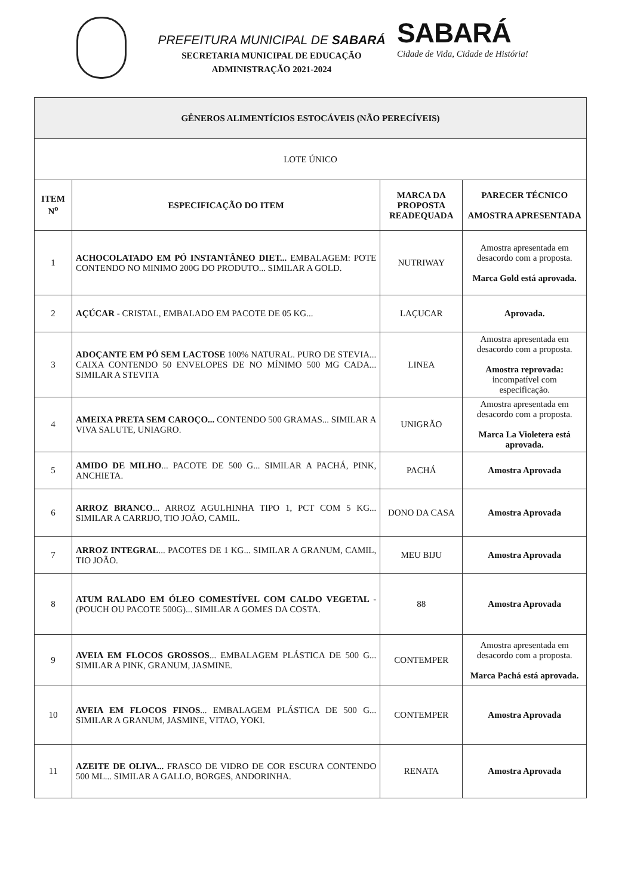PREFEITURA MUNICIPAL DE SABARÁ
SECRETARIA MUNICIPAL DE EDUCAÇÃO
ADMINISTRAÇÃO 2021-2024
SABARÁ
Cidade de Vida, Cidade de História!
| GÊNEROS ALIMENTÍCIOS ESTOCÁVEIS (NÃO PERECÍVEIS) | | | |
| --- | --- | --- | --- |
| LOTE ÚNICO | | | |
| ITEM N<sup>o</sup> | ESPECIFICAÇÃO DO ITEM | MARCA DA PROPOSTA READEQUADA | PARECER TÉCNICO AMOSTRA APRESENTADA |
| 1 | ACHOCOLATADO EM PÓ INSTANTÂNEO DIET... EMBALAGEM: POTE CONTENDO NO MINIMO 200G DO PRODUTO... SIMILAR A GOLD. | NUTRIWAY | Amostra apresentada em desacordo com a proposta. Marca Gold está aprovada. |
| 2 | AÇÚCAR - CRISTAL, EMBALADO EM PACOTE DE 05 KG... | LAÇUCAR | Aprovada. |
| 3 | ADOÇANTE EM PÓ SEM LACTOSE 100% NATURAL. PURO DE STEVIA... CAIXA CONTENDO 50 ENVELOPES DE NO MÍNIMO 500 MG CADA... SIMILAR A STEVITA | LINEA | Amostra apresentada em desacordo com a proposta. Amostra reprovada: incompatível com especificação. |
| 4 | AMEIXA PRETA SEM CAROÇO... CONTENDO 500 GRAMAS... SIMILAR A VIVA SALUTE, UNIAGRO. | UNIGRÃO | Amostra apresentada em desacordo com a proposta. Marca La Violetera está aprovada. |
| 5 | AMIDO DE MILHO ... PACOTE DE 500 G... SIMILAR A PACHÁ, PINK, ANCHIETA. | PACHÁ | Amostra Aprovada |
| 6 | ARROZ BRANCO ... ARROZ AGULHINHA TIPO 1, PCT COM 5 KG... SIMILAR A CARRIJO, TIO JOÃO, CAMIL. | DONO DA CASA | Amostra Aprovada |
| 7 | ARROZ INTEGRAL ... PACOTES DE 1 KG... SIMILAR A GRANUM, CAMIL, TIO JOÃO. | MEU BIJU | Amostra Aprovada |
| 8 | ATUM RALADO EM ÓLEO COMESTÍVEL COM CALDO VEGETAL - (POUCH OU PACOTE 500G)... SIMILAR A GOMES DA COSTA. | 88 | Amostra Aprovada |
| 9 | AVEIA EM FLOCOS GROSSOS ... EMBALAGEM PLÁSTICA DE 500 G... SIMILAR A PINK, GRANUM, JASMINE. | CONTEMPER | Amostra apresentada em desacordo com a proposta. Marca Pachá está aprovada. |
| 10 | AVEIA EM FLOCOS FINOS ... EMBALAGEM PLÁSTICA DE 500 G... SIMILAR A GRANUM, JASMINE, VITAO, YOKI. | CONTEMPER | Amostra Aprovada |
| 11 | AZEITE DE OLIVA... FRASCO DE VIDRO DE COR ESCURA CONTENDO 500 ML... SIMILAR A GALLO, BORGES, ANDORINHA. | RENATA | Amostra Aprovada |